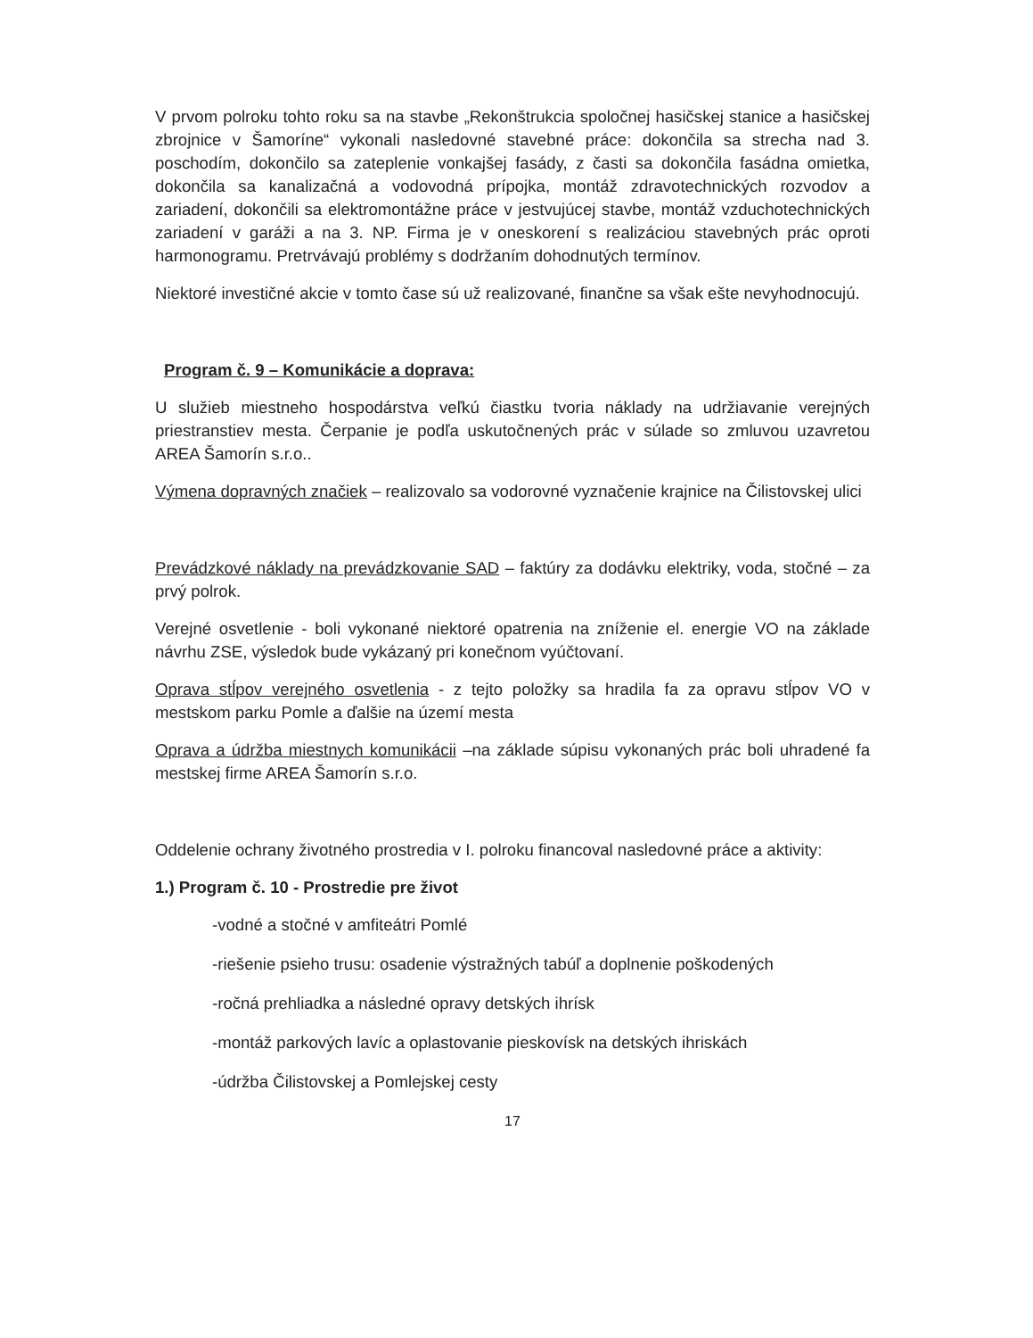V prvom polroku tohto roku sa na stavbe „Rekonštrukcia spoločnej hasičskej stanice a hasičskej zbrojnice v Šamoríne“ vykonali nasledovné stavebné práce: dokončila sa strecha nad 3. poschodím, dokončilo sa zateplenie vonkajšej fasády, z časti sa dokončila fasádna omietka, dokončila sa kanalizačná a vodovodná prípojka, montáž zdravotechnických rozvodov a zariadení, dokončili sa elektromontážne práce v jestvujúcej stavbe, montáž vzduchotechnických zariadení v garáži a na 3. NP. Firma je v oneskorení s realizáciou stavebných prác oproti harmonogramu. Pretrvávajú problémy s dodržaním dohodnutých termínov.
Niektoré investičné akcie v tomto čase sú už realizované, finančne sa však ešte nevyhodnocujú.
Program č. 9 – Komunikácie a doprava:
U služieb miestneho hospodárstva veľkú čiastku tvoria náklady na udržiavanie verejných priestranstiev mesta. Čerpanie je podľa uskutočnených prác v súlade so zmluvou uzavretou AREA Šamorín s.r.o..
Výmena dopravných značiek – realizovalo sa vodorovné vyznačenie krajnice na Čilistovskej ulici
Prevádzkové náklady na prevádzkovanie SAD – faktúry za dodávku elektriky, voda, stočné – za prvý polrok.
Verejné osvetlenie - boli vykonané niektoré opatrenia na zníženie el. energie VO na základe návrhu ZSE, výsledok bude vykázaný pri konečnom vyúčtovaní.
Oprava stĺpov verejného osvetlenia - z tejto položky sa hradila fa za opravu stĺpov VO v mestskom parku Pomle a ďalšie na území mesta
Oprava a údržba miestnych komunikácii –na základe súpisu vykonaných prác boli uhradené fa mestskej firme AREA Šamorín s.r.o.
Oddelenie ochrany životného prostredia v I. polroku financoval nasledovné práce a aktivity:
1.) Program č. 10 - Prostredie pre život
-vodné a stočné v amfiteátri Pomlé
-riešenie psieho trusu: osadenie výstražných tabúľ a doplnenie poškodených
-ročná prehliadka a následné opravy detských ihrísk
-montáž parkových lavíc a oplastovanie pieskovísk na detských ihriskách
-údržba Čilistovskej a Pomlejskej cesty
17